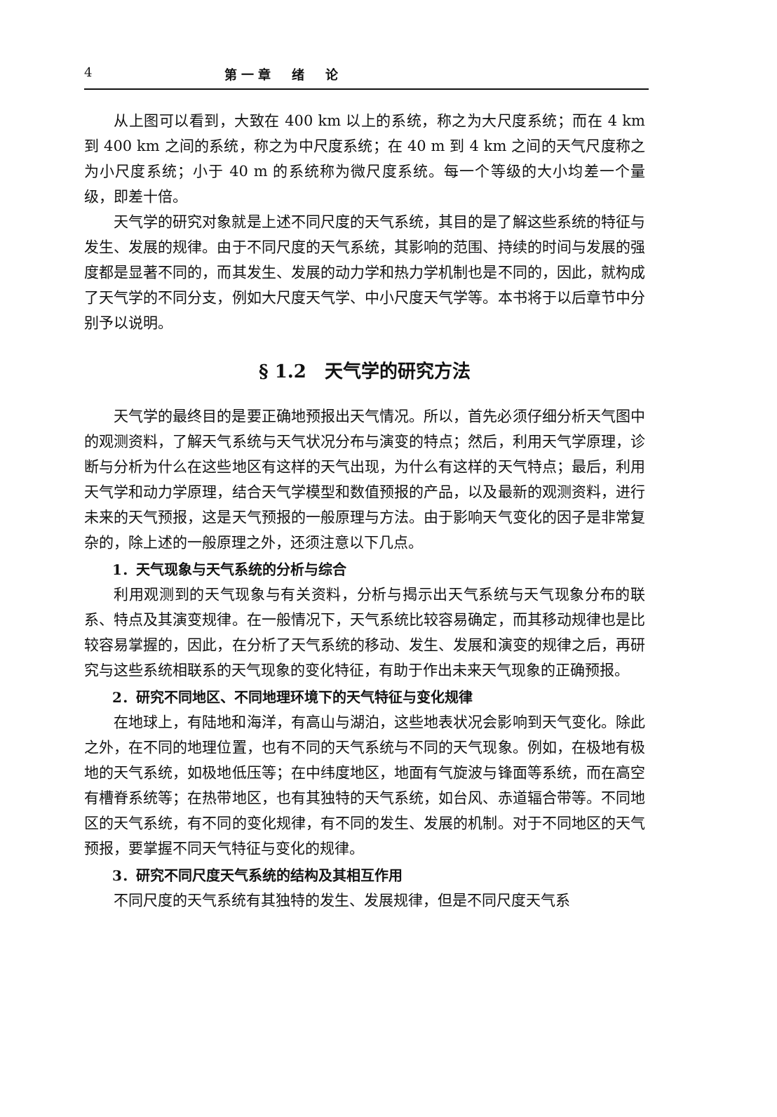4 第一章　绪　论
从上图可以看到，大致在 400 km 以上的系统，称之为大尺度系统；而在 4 km 到 400 km 之间的系统，称之为中尺度系统；在 40 m 到 4 km 之间的天气尺度称之为小尺度系统；小于 40 m 的系统称为微尺度系统。每一个等级的大小均差一个量级，即差十倍。
天气学的研究对象就是上述不同尺度的天气系统，其目的是了解这些系统的特征与发生、发展的规律。由于不同尺度的天气系统，其影响的范围、持续的时间与发展的强度都是显著不同的，而其发生、发展的动力学和热力学机制也是不同的，因此，就构成了天气学的不同分支，例如大尺度天气学、中小尺度天气学等。本书将于以后章节中分别予以说明。
§ 1.2　天气学的研究方法
天气学的最终目的是要正确地预报出天气情况。所以，首先必须仔细分析天气图中的观测资料，了解天气系统与天气状况分布与演变的特点；然后，利用天气学原理，诊断与分析为什么在这些地区有这样的天气出现，为什么有这样的天气特点；最后，利用天气学和动力学原理，结合天气学模型和数值预报的产品，以及最新的观测资料，进行未来的天气预报，这是天气预报的一般原理与方法。由于影响天气变化的因子是非常复杂的，除上述的一般原理之外，还须注意以下几点。
1．天气现象与天气系统的分析与综合
利用观测到的天气现象与有关资料，分析与揭示出天气系统与天气现象分布的联系、特点及其演变规律。在一般情况下，天气系统比较容易确定，而其移动规律也是比较容易掌握的，因此，在分析了天气系统的移动、发生、发展和演变的规律之后，再研究与这些系统相联系的天气现象的变化特征，有助于作出未来天气现象的正确预报。
2．研究不同地区、不同地理环境下的天气特征与变化规律
在地球上，有陆地和海洋，有高山与湖泊，这些地表状况会影响到天气变化。除此之外，在不同的地理位置，也有不同的天气系统与不同的天气现象。例如，在极地有极地的天气系统，如极地低压等；在中纬度地区，地面有气旋波与锋面等系统，而在高空有槽脊系统等；在热带地区，也有其独特的天气系统，如台风、赤道辐合带等。不同地区的天气系统，有不同的变化规律，有不同的发生、发展的机制。对于不同地区的天气预报，要掌握不同天气特征与变化的规律。
3．研究不同尺度天气系统的结构及其相互作用
不同尺度的天气系统有其独特的发生、发展规律，但是不同尺度天气系